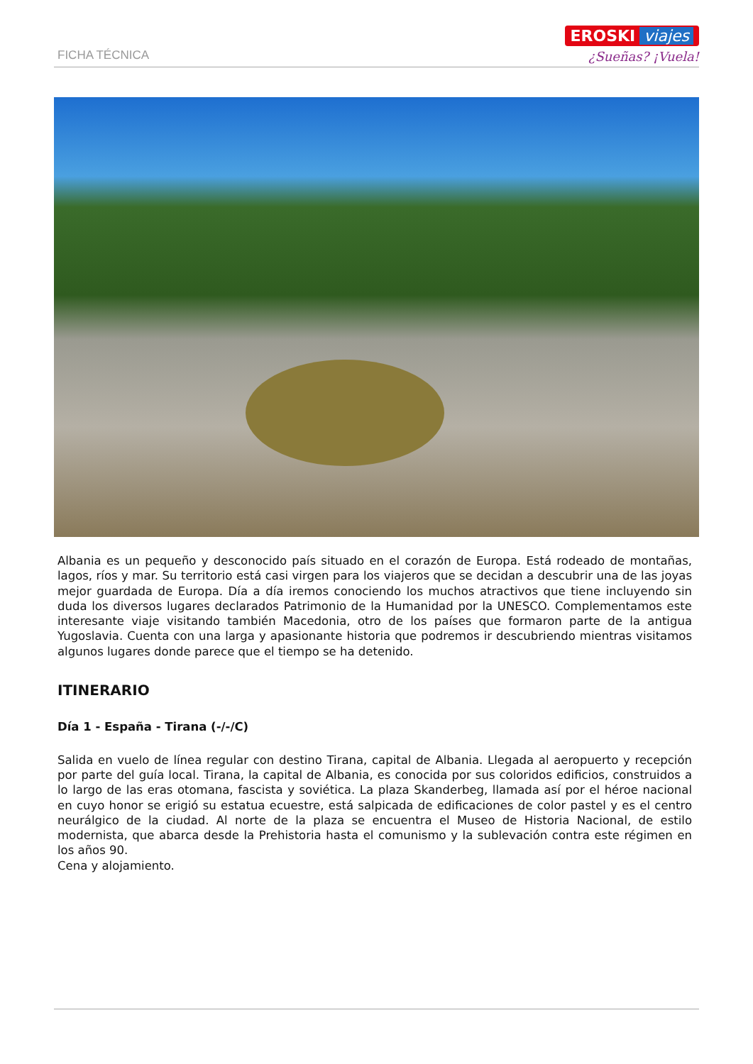FICHA TÉCNICA
EROSKI viajes
¿Sueñas? ¡Vuela!
Albania es un pequeño y desconocido país situado en el corazón de Europa. Está rodeado de montañas, lagos, ríos y mar. Su territorio está casi virgen para los viajeros que se decidan a descubrir una de las joyas mejor guardada de Europa. Día a día iremos conociendo los muchos atractivos que tiene incluyendo sin duda los diversos lugares declarados Patrimonio de la Humanidad por la UNESCO. Complementamos este interesante viaje visitando también Macedonia, otro de los países que formaron parte de la antigua Yugoslavia. Cuenta con una larga y apasionante historia que podremos ir descubriendo mientras visitamos algunos lugares donde parece que el tiempo se ha detenido.
ITINERARIO
Día 1 - España - Tirana (-/-/C)
Salida en vuelo de línea regular con destino Tirana, capital de Albania. Llegada al aeropuerto y recepción por parte del guía local. Tirana, la capital de Albania, es conocida por sus coloridos edificios, construidos a lo largo de las eras otomana, fascista y soviética. La plaza Skanderbeg, llamada así por el héroe nacional en cuyo honor se erigió su estatua ecuestre, está salpicada de edificaciones de color pastel y es el centro neurálgico de la ciudad. Al norte de la plaza se encuentra el Museo de Historia Nacional, de estilo modernista, que abarca desde la Prehistoria hasta el comunismo y la sublevación contra este régimen en los años 90.
Cena y alojamiento.